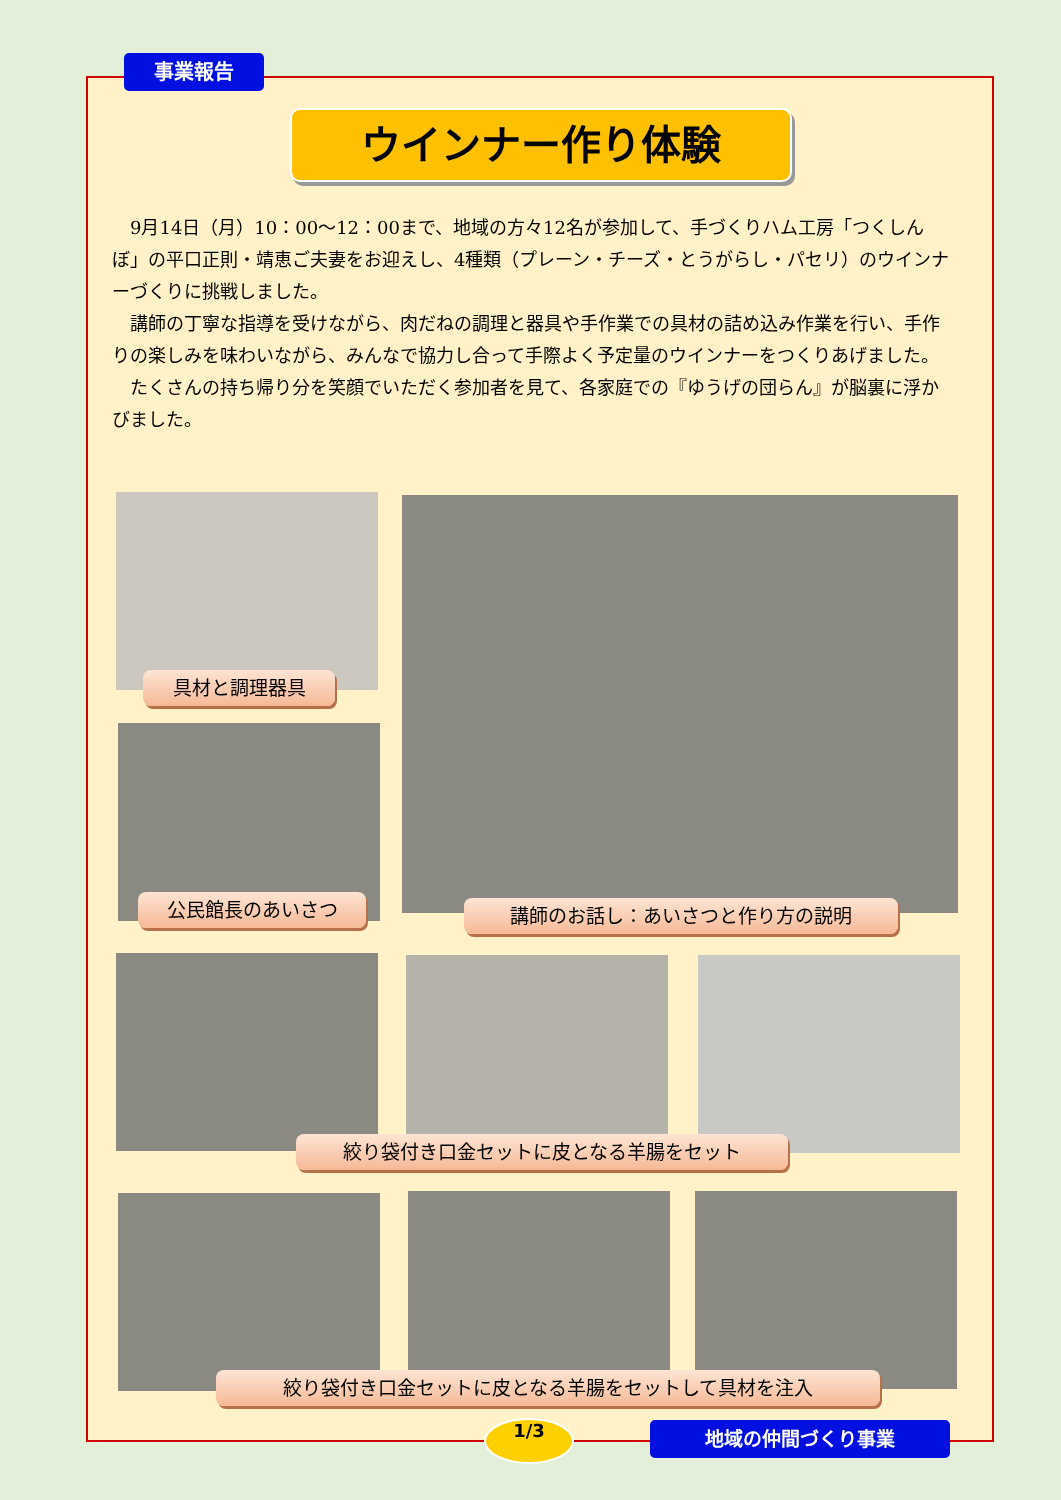事業報告
ウインナー作り体験
9月14日（月）10：00～12：00まで、地域の方々12名が参加して、手づくりハム工房「つくしんぼ」の平口正則・靖恵ご夫妻をお迎えし、4種類（プレーン・チーズ・とうがらし・パセリ）のウインナーづくりに挑戦しました。
講師の丁寧な指導を受けながら、肉だねの調理と器具や手作業での具材の詰め込み作業を行い、手作りの楽しみを味わいながら、みんなで協力し合って手際よく予定量のウインナーをつくりあげました。
たくさんの持ち帰り分を笑顔でいただく参加者を見て、各家庭での『ゆうげの団らん』が脳裏に浮かびました。
具材と調理器具
公民館長のあいさつ 講師のお話し：あいさつと作り方の説明
絞り袋付き口金セットに皮となる羊腸をセット
絞り袋付き口金セットに皮となる羊腸をセットして具材を注入
1/3 地域の仲間づくり事業